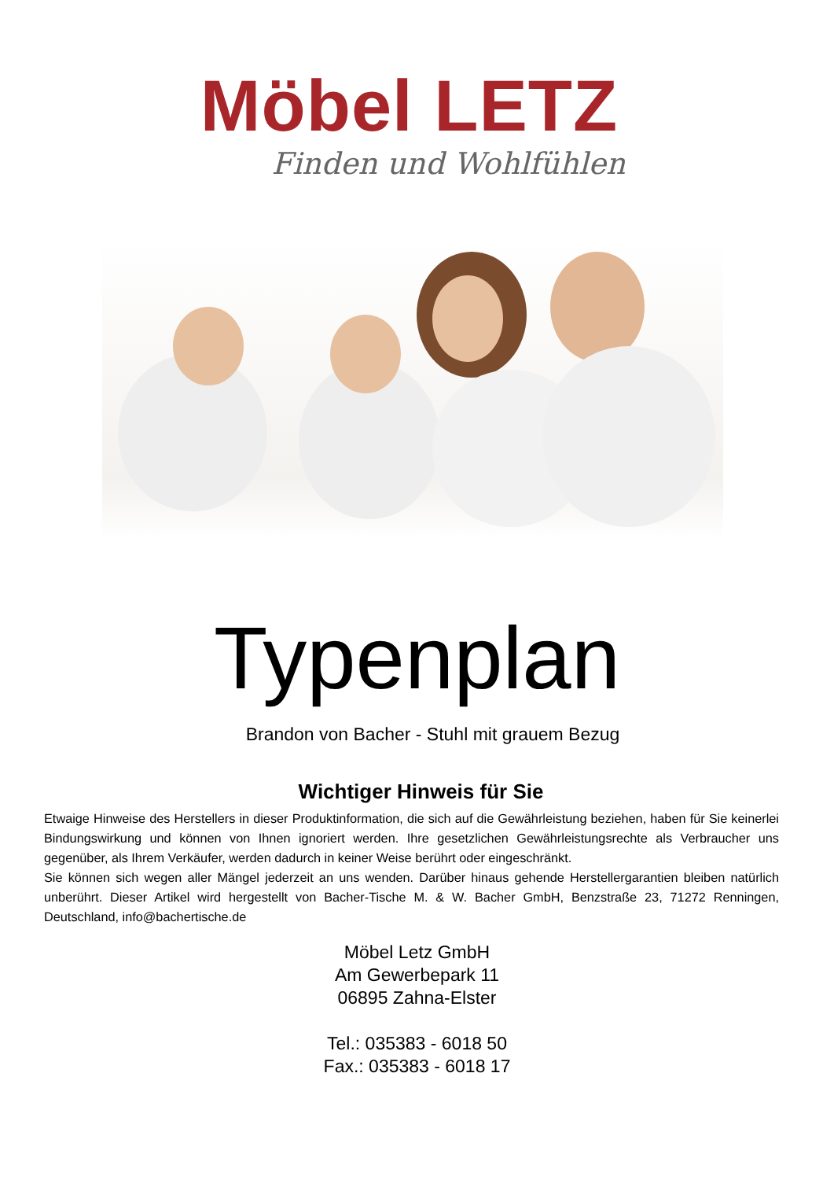Möbel LETZ
Finden und Wohlfühlen
Typenplan
Brandon von Bacher - Stuhl mit grauem Bezug
Wichtiger Hinweis für Sie
Etwaige Hinweise des Herstellers in dieser Produktinformation, die sich auf die Gewährleistung beziehen, haben für Sie keinerlei Bindungswirkung und können von Ihnen ignoriert werden. Ihre gesetzlichen Gewährleistungsrechte als Verbraucher uns gegenüber, als Ihrem Verkäufer, werden dadurch in keiner Weise berührt oder eingeschränkt.
Sie können sich wegen aller Mängel jederzeit an uns wenden. Darüber hinaus gehende Herstellergarantien bleiben natürlich unberührt. Dieser Artikel wird hergestellt von Bacher-Tische M. & W. Bacher GmbH, Benzstraße 23, 71272 Renningen, Deutschland, info@bachertische.de
Möbel Letz GmbH
Am Gewerbepark 11
06895 Zahna-Elster
Tel.: 035383 - 6018 50
Fax.: 035383 - 6018 17